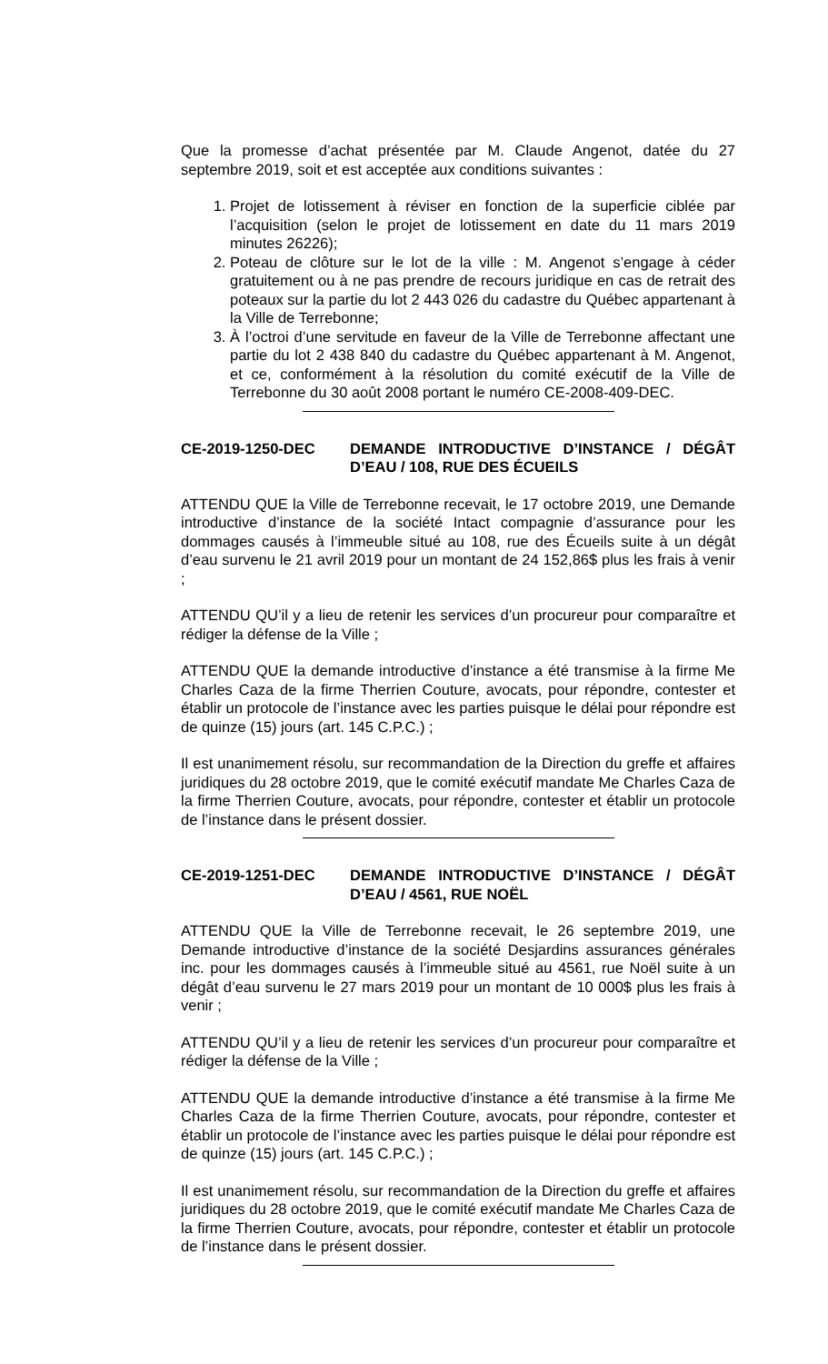Que la promesse d’achat présentée par M. Claude Angenot, datée du 27 septembre 2019, soit et est acceptée aux conditions suivantes :
1. Projet de lotissement à réviser en fonction de la superficie ciblée par l’acquisition (selon le projet de lotissement en date du 11 mars 2019 minutes 26226);
2. Poteau de clôture sur le lot de la ville : M. Angenot s’engage à céder gratuitement ou à ne pas prendre de recours juridique en cas de retrait des poteaux sur la partie du lot 2 443 026 du cadastre du Québec appartenant à la Ville de Terrebonne;
3. À l’octroi d’une servitude en faveur de la Ville de Terrebonne affectant une partie du lot 2 438 840 du cadastre du Québec appartenant à M. Angenot, et ce, conformément à la résolution du comité exécutif de la Ville de Terrebonne du 30 août 2008 portant le numéro CE-2008-409-DEC.
CE-2019-1250-DEC DEMANDE INTRODUCTIVE D’INSTANCE / DÉGÂT D’EAU / 108, RUE DES ÉCUEILS
ATTENDU QUE la Ville de Terrebonne recevait, le 17 octobre 2019, une Demande introductive d’instance de la société Intact compagnie d’assurance pour les dommages causés à l’immeuble situé au 108, rue des Écueils suite à un dégât d’eau survenu le 21 avril 2019 pour un montant de 24 152,86$ plus les frais à venir ;
ATTENDU QU’il y a lieu de retenir les services d’un procureur pour comparaître et rédiger la défense de la Ville ;
ATTENDU QUE la demande introductive d’instance a été transmise à la firme Me Charles Caza de la firme Therrien Couture, avocats, pour répondre, contester et établir un protocole de l’instance avec les parties puisque le délai pour répondre est de quinze (15) jours (art. 145 C.P.C.) ;
Il est unanimement résolu, sur recommandation de la Direction du greffe et affaires juridiques du 28 octobre 2019, que le comité exécutif mandate Me Charles Caza de la firme Therrien Couture, avocats, pour répondre, contester et établir un protocole de l’instance dans le présent dossier.
CE-2019-1251-DEC DEMANDE INTRODUCTIVE D’INSTANCE / DÉGÂT D’EAU / 4561, RUE NOËL
ATTENDU QUE la Ville de Terrebonne recevait, le 26 septembre 2019, une Demande introductive d’instance de la société Desjardins assurances générales inc. pour les dommages causés à l’immeuble situé au 4561, rue Noël suite à un dégât d’eau survenu le 27 mars 2019 pour un montant de 10 000$ plus les frais à venir ;
ATTENDU QU’il y a lieu de retenir les services d’un procureur pour comparaître et rédiger la défense de la Ville ;
ATTENDU QUE la demande introductive d’instance a été transmise à la firme Me Charles Caza de la firme Therrien Couture, avocats, pour répondre, contester et établir un protocole de l’instance avec les parties puisque le délai pour répondre est de quinze (15) jours (art. 145 C.P.C.) ;
Il est unanimement résolu, sur recommandation de la Direction du greffe et affaires juridiques du 28 octobre 2019, que le comité exécutif mandate Me Charles Caza de la firme Therrien Couture, avocats, pour répondre, contester et établir un protocole de l’instance dans le présent dossier.